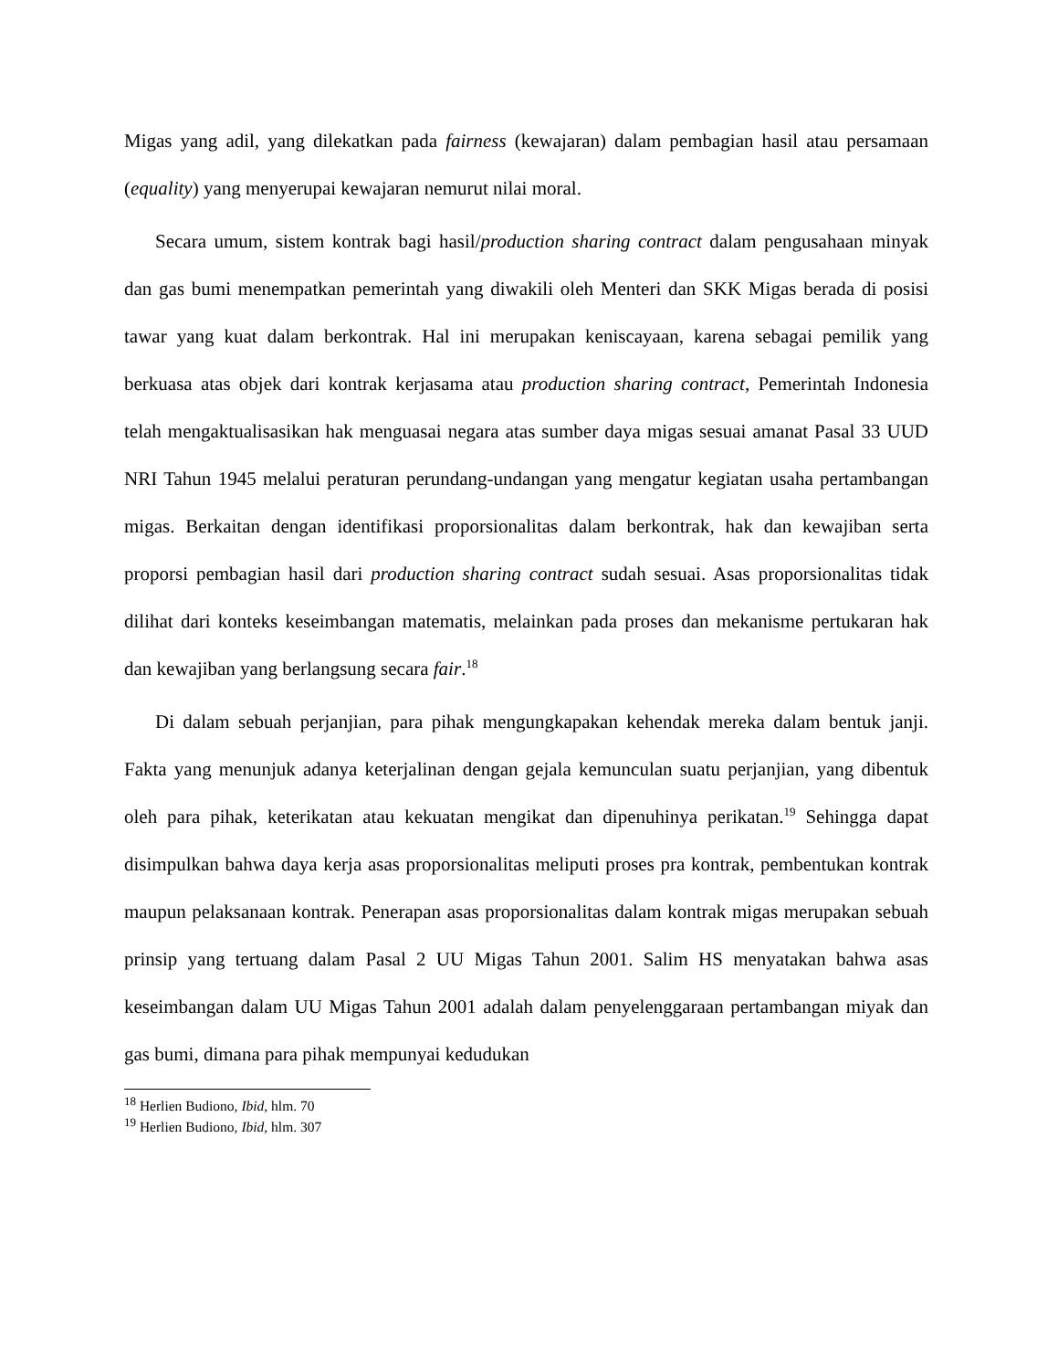Migas yang adil, yang dilekatkan pada fairness (kewajaran) dalam pembagian hasil atau persamaan (equality) yang menyerupai kewajaran nemurut nilai moral.
Secara umum, sistem kontrak bagi hasil/production sharing contract dalam pengusahaan minyak dan gas bumi menempatkan pemerintah yang diwakili oleh Menteri dan SKK Migas berada di posisi tawar yang kuat dalam berkontrak. Hal ini merupakan keniscayaan, karena sebagai pemilik yang berkuasa atas objek dari kontrak kerjasama atau production sharing contract, Pemerintah Indonesia telah mengaktualisasikan hak menguasai negara atas sumber daya migas sesuai amanat Pasal 33 UUD NRI Tahun 1945 melalui peraturan perundang-undangan yang mengatur kegiatan usaha pertambangan migas. Berkaitan dengan identifikasi proporsionalitas dalam berkontrak, hak dan kewajiban serta proporsi pembagian hasil dari production sharing contract sudah sesuai. Asas proporsionalitas tidak dilihat dari konteks keseimbangan matematis, melainkan pada proses dan mekanisme pertukaran hak dan kewajiban yang berlangsung secara fair.<sup>18</sup>
Di dalam sebuah perjanjian, para pihak mengungkapakan kehendak mereka dalam bentuk janji. Fakta yang menunjuk adanya keterjalinan dengan gejala kemunculan suatu perjanjian, yang dibentuk oleh para pihak, keterikatan atau kekuatan mengikat dan dipenuhinya perikatan.<sup>19</sup> Sehingga dapat disimpulkan bahwa daya kerja asas proporsionalitas meliputi proses pra kontrak, pembentukan kontrak maupun pelaksanaan kontrak. Penerapan asas proporsionalitas dalam kontrak migas merupakan sebuah prinsip yang tertuang dalam Pasal 2 UU Migas Tahun 2001. Salim HS menyatakan bahwa asas keseimbangan dalam UU Migas Tahun 2001 adalah dalam penyelenggaraan pertambangan miyak dan gas bumi, dimana para pihak mempunyai kedudukan
<sup>18</sup> Herlien Budiono, Ibid, hlm. 70
<sup>19</sup> Herlien Budiono, Ibid, hlm. 307